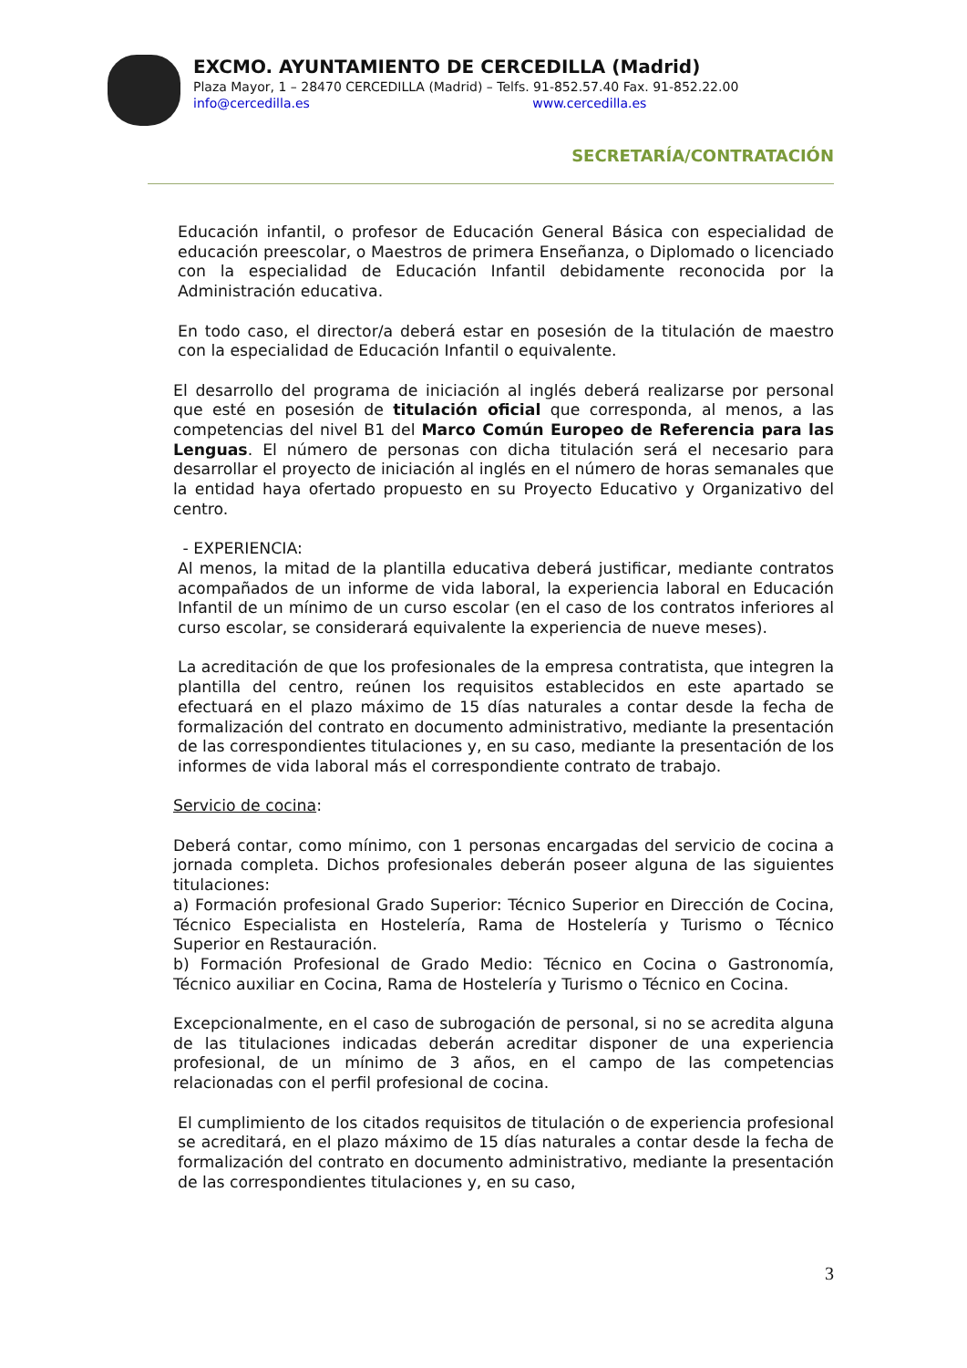EXCMO. AYUNTAMIENTO DE CERCEDILLA (Madrid)
Plaza Mayor, 1 – 28470 CERCEDILLA (Madrid) – Telfs. 91-852.57.40 Fax. 91-852.22.00
info@cercedilla.es www.cercedilla.es
SECRETARÍA/CONTRATACIÓN
Educación infantil, o profesor de Educación General Básica con especialidad de educación preescolar, o Maestros de primera Enseñanza, o Diplomado o licenciado con la especialidad de Educación Infantil debidamente reconocida por la Administración educativa.
En todo caso, el director/a deberá estar en posesión de la titulación de maestro con la especialidad de Educación Infantil o equivalente.
El desarrollo del programa de iniciación al inglés deberá realizarse por personal que esté en posesión de titulación oficial que corresponda, al menos, a las competencias del nivel B1 del Marco Común Europeo de Referencia para las Lenguas. El número de personas con dicha titulación será el necesario para desarrollar el proyecto de iniciación al inglés en el número de horas semanales que la entidad haya ofertado propuesto en su Proyecto Educativo y Organizativo del centro.
- EXPERIENCIA:
Al menos, la mitad de la plantilla educativa deberá justificar, mediante contratos acompañados de un informe de vida laboral, la experiencia laboral en Educación Infantil de un mínimo de un curso escolar (en el caso de los contratos inferiores al curso escolar, se considerará equivalente la experiencia de nueve meses).
La acreditación de que los profesionales de la empresa contratista, que integren la plantilla del centro, reúnen los requisitos establecidos en este apartado se efectuará en el plazo máximo de 15 días naturales a contar desde la fecha de formalización del contrato en documento administrativo, mediante la presentación de las correspondientes titulaciones y, en su caso, mediante la presentación de los informes de vida laboral más el correspondiente contrato de trabajo.
Servicio de cocina:
Deberá contar, como mínimo, con 1 personas encargadas del servicio de cocina a jornada completa. Dichos profesionales deberán poseer alguna de las siguientes titulaciones:
a) Formación profesional Grado Superior: Técnico Superior en Dirección de Cocina, Técnico Especialista en Hostelería, Rama de Hostelería y Turismo o Técnico Superior en Restauración.
b) Formación Profesional de Grado Medio: Técnico en Cocina o Gastronomía, Técnico auxiliar en Cocina, Rama de Hostelería y Turismo o Técnico en Cocina.
Excepcionalmente, en el caso de subrogación de personal, si no se acredita alguna de las titulaciones indicadas deberán acreditar disponer de una experiencia profesional, de un mínimo de 3 años, en el campo de las competencias relacionadas con el perfil profesional de cocina.
El cumplimiento de los citados requisitos de titulación o de experiencia profesional se acreditará, en el plazo máximo de 15 días naturales a contar desde la fecha de formalización del contrato en documento administrativo, mediante la presentación de las correspondientes titulaciones y, en su caso,
3